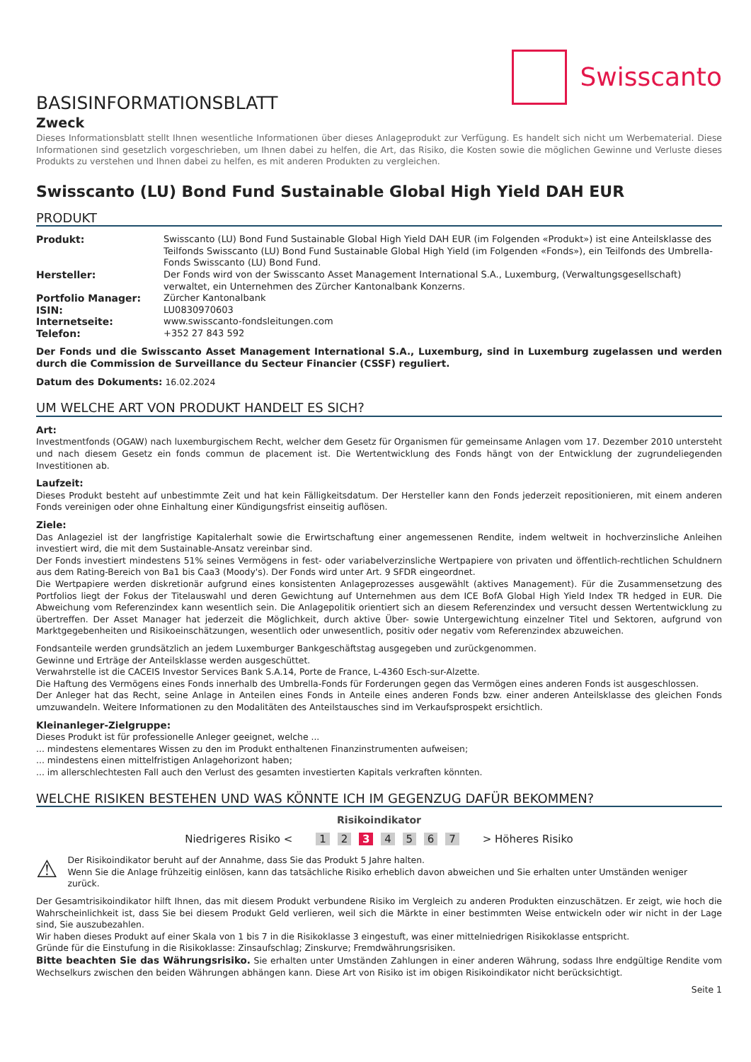Swisscanto
BASISINFORMATIONSBLATT
Zweck
Dieses Informationsblatt stellt Ihnen wesentliche Informationen über dieses Anlageprodukt zur Verfügung. Es handelt sich nicht um Werbematerial. Diese Informationen sind gesetzlich vorgeschrieben, um Ihnen dabei zu helfen, die Art, das Risiko, die Kosten sowie die möglichen Gewinne und Verluste dieses Produkts zu verstehen und Ihnen dabei zu helfen, es mit anderen Produkten zu vergleichen.
Swisscanto (LU) Bond Fund Sustainable Global High Yield DAH EUR
PRODUKT
| Produkt: | Swisscanto (LU) Bond Fund Sustainable Global High Yield DAH EUR (im Folgenden «Produkt») ist eine Anteilsklasse des Teilfonds Swisscanto (LU) Bond Fund Sustainable Global High Yield (im Folgenden «Fonds»), ein Teilfonds des Umbrella-Fonds Swisscanto (LU) Bond Fund. |
| Hersteller: | Der Fonds wird von der Swisscanto Asset Management International S.A., Luxemburg, (Verwaltungsgesellschaft) verwaltet, ein Unternehmen des Zürcher Kantonalbank Konzerns. |
| Portfolio Manager: | Zürcher Kantonalbank |
| ISIN: | LU0830970603 |
| Internetseite: | www.swisscanto-fondsleitungen.com |
| Telefon: | +352 27 843 592 |
Der Fonds und die Swisscanto Asset Management International S.A., Luxemburg, sind in Luxemburg zugelassen und werden durch die Commission de Surveillance du Secteur Financier (CSSF) reguliert.
Datum des Dokuments: 16.02.2024
UM WELCHE ART VON PRODUKT HANDELT ES SICH?
Art:
Investmentfonds (OGAW) nach luxemburgischem Recht, welcher dem Gesetz für Organismen für gemeinsame Anlagen vom 17. Dezember 2010 untersteht und nach diesem Gesetz ein fonds commun de placement ist. Die Wertentwicklung des Fonds hängt von der Entwicklung der zugrundeliegenden Investitionen ab.
Laufzeit:
Dieses Produkt besteht auf unbestimmte Zeit und hat kein Fälligkeitsdatum. Der Hersteller kann den Fonds jederzeit repositionieren, mit einem anderen Fonds vereinigen oder ohne Einhaltung einer Kündigungsfrist einseitig auflösen.
Ziele:
Das Anlageziel ist der langfristige Kapitalerhalt sowie die Erwirtschaftung einer angemessenen Rendite, indem weltweit in hochverzinsliche Anleihen investiert wird, die mit dem Sustainable-Ansatz vereinbar sind.
Der Fonds investiert mindestens 51% seines Vermögens in fest- oder variabelverzinsliche Wertpapiere von privaten und öffentlich-rechtlichen Schuldnern aus dem Rating-Bereich von Ba1 bis Caa3 (Moody's). Der Fonds wird unter Art. 9 SFDR eingeordnet.
Die Wertpapiere werden diskretionär aufgrund eines konsistenten Anlageprozesses ausgewählt (aktives Management). Für die Zusammensetzung des Portfolios liegt der Fokus der Titelauswahl und deren Gewichtung auf Unternehmen aus dem ICE BofA Global High Yield Index TR hedged in EUR. Die Abweichung vom Referenzindex kann wesentlich sein. Die Anlagepolitik orientiert sich an diesem Referenzindex und versucht dessen Wertentwicklung zu übertreffen. Der Asset Manager hat jederzeit die Möglichkeit, durch aktive Über- sowie Untergewichtung einzelner Titel und Sektoren, aufgrund von Marktgegebenheiten und Risikoeinschätzungen, wesentlich oder unwesentlich, positiv oder negativ vom Referenzindex abzuweichen.
Fondsanteile werden grundsätzlich an jedem Luxemburger Bankgeschäftstag ausgegeben und zurückgenommen.
Gewinne und Erträge der Anteilsklasse werden ausgeschüttet.
Verwahrstelle ist die CACEIS Investor Services Bank S.A.14, Porte de France, L-4360 Esch-sur-Alzette.
Die Haftung des Vermögens eines Fonds innerhalb des Umbrella-Fonds für Forderungen gegen das Vermögen eines anderen Fonds ist ausgeschlossen.
Der Anleger hat das Recht, seine Anlage in Anteilen eines Fonds in Anteile eines anderen Fonds bzw. einer anderen Anteilsklasse des gleichen Fonds umzuwandeln. Weitere Informationen zu den Modalitäten des Anteilstausches sind im Verkaufsprospekt ersichtlich.
Kleinanleger-Zielgruppe:
Dieses Produkt ist für professionelle Anleger geeignet, welche ...
... mindestens elementares Wissen zu den im Produkt enthaltenen Finanzinstrumenten aufweisen;
... mindestens einen mittelfristigen Anlagehorizont haben;
... im allerschlechtesten Fall auch den Verlust des gesamten investierten Kapitals verkraften könnten.
WELCHE RISIKEN BESTEHEN UND WAS KÖNNTE ICH IM GEGENZUG DAFÜR BEKOMMEN?
Risikoindikator
Niedrigeres Risiko < 1 2 3 4 5 6 7 > Höheres Risiko
⚠
Der Risikoindikator beruht auf der Annahme, dass Sie das Produkt 5 Jahre halten.
Wenn Sie die Anlage frühzeitig einlösen, kann das tatsächliche Risiko erheblich davon abweichen und Sie erhalten unter Umständen weniger zurück.
Der Gesamtrisikoindikator hilft Ihnen, das mit diesem Produkt verbundene Risiko im Vergleich zu anderen Produkten einzuschätzen. Er zeigt, wie hoch die Wahrscheinlichkeit ist, dass Sie bei diesem Produkt Geld verlieren, weil sich die Märkte in einer bestimmten Weise entwickeln oder wir nicht in der Lage sind, Sie auszubezahlen.
Wir haben dieses Produkt auf einer Skala von 1 bis 7 in die Risikoklasse 3 eingestuft, was einer mittelniedrigen Risikoklasse entspricht.
Gründe für die Einstufung in die Risikoklasse: Zinsaufschlag; Zinskurve; Fremdwährungsrisiken.
Bitte beachten Sie das Währungsrisiko. Sie erhalten unter Umständen Zahlungen in einer anderen Währung, sodass Ihre endgültige Rendite vom Wechselkurs zwischen den beiden Währungen abhängen kann. Diese Art von Risiko ist im obigen Risikoindikator nicht berücksichtigt.
Seite 1